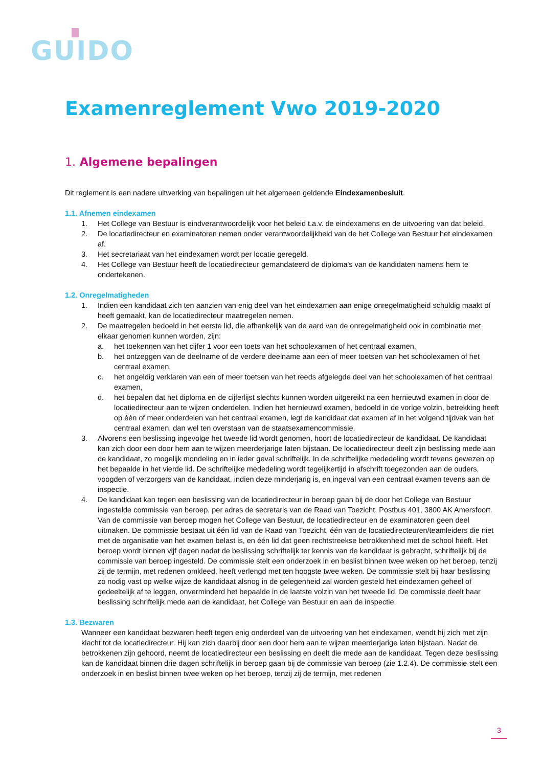GUIDO
Examenreglement Vwo 2019-2020
1. Algemene bepalingen
Dit reglement is een nadere uitwerking van bepalingen uit het algemeen geldende Eindexamenbesluit.
1.1. Afnemen eindexamen
1. Het College van Bestuur is eindverantwoordelijk voor het beleid t.a.v. de eindexamens en de uitvoering van dat beleid.
2. De locatiedirecteur en examinatoren nemen onder verantwoordelijkheid van de het College van Bestuur het eindexamen af.
3. Het secretariaat van het eindexamen wordt per locatie geregeld.
4. Het College van Bestuur heeft de locatiedirecteur gemandateerd de diploma's van de kandidaten namens hem te ondertekenen.
1.2. Onregelmatigheden
1. Indien een kandidaat zich ten aanzien van enig deel van het eindexamen aan enige onregelmatigheid schuldig maakt of heeft gemaakt, kan de locatiedirecteur maatregelen nemen.
2. De maatregelen bedoeld in het eerste lid, die afhankelijk van de aard van de onregelmatigheid ook in combinatie met elkaar genomen kunnen worden, zijn:
a. het toekennen van het cijfer 1 voor een toets van het schoolexamen of het centraal examen,
b. het ontzeggen van de deelname of de verdere deelname aan een of meer toetsen van het schoolexamen of het centraal examen,
c. het ongeldig verklaren van een of meer toetsen van het reeds afgelegde deel van het schoolexamen of het centraal examen,
d. het bepalen dat het diploma en de cijferlijst slechts kunnen worden uitgereikt na een hernieuwd examen in door de locatiedirecteur aan te wijzen onderdelen. Indien het hernieuwd examen, bedoeld in de vorige volzin, betrekking heeft op één of meer onderdelen van het centraal examen, legt de kandidaat dat examen af in het volgend tijdvak van het centraal examen, dan wel ten overstaan van de staatsexamencommissie.
3. Alvorens een beslissing ingevolge het tweede lid wordt genomen, hoort de locatiedirecteur de kandidaat. De kandidaat kan zich door een door hem aan te wijzen meerderjarige laten bijstaan. De locatiedirecteur deelt zijn beslissing mede aan de kandidaat, zo mogelijk mondeling en in ieder geval schriftelijk. In de schriftelijke mededeling wordt tevens gewezen op het bepaalde in het vierde lid. De schriftelijke mededeling wordt tegelijkertijd in afschrift toegezonden aan de ouders, voogden of verzorgers van de kandidaat, indien deze minderjarig is, en ingeval van een centraal examen tevens aan de inspectie.
4. De kandidaat kan tegen een beslissing van de locatiedirecteur in beroep gaan bij de door het College van Bestuur ingestelde commissie van beroep, per adres de secretaris van de Raad van Toezicht, Postbus 401, 3800 AK Amersfoort. Van de commissie van beroep mogen het College van Bestuur, de locatiedirecteur en de examinatoren geen deel uitmaken. De commissie bestaat uit één lid van de Raad van Toezicht, één van de locatiedirecteuren/teamleiders die niet met de organisatie van het examen belast is, en één lid dat geen rechtstreekse betrokkenheid met de school heeft. Het beroep wordt binnen vijf dagen nadat de beslissing schriftelijk ter kennis van de kandidaat is gebracht, schriftelijk bij de commissie van beroep ingesteld. De commissie stelt een onderzoek in en beslist binnen twee weken op het beroep, tenzij zij de termijn, met redenen omkleed, heeft verlengd met ten hoogste twee weken. De commissie stelt bij haar beslissing zo nodig vast op welke wijze de kandidaat alsnog in de gelegenheid zal worden gesteld het eindexamen geheel of gedeeltelijk af te leggen, onverminderd het bepaalde in de laatste volzin van het tweede lid. De commissie deelt haar beslissing schriftelijk mede aan de kandidaat, het College van Bestuur en aan de inspectie.
1.3. Bezwaren
Wanneer een kandidaat bezwaren heeft tegen enig onderdeel van de uitvoering van het eindexamen, wendt hij zich met zijn klacht tot de locatiedirecteur. Hij kan zich daarbij door een door hem aan te wijzen meerderjarige laten bijstaan. Nadat de betrokkenen zijn gehoord, neemt de locatiedirecteur een beslissing en deelt die mede aan de kandidaat. Tegen deze beslissing kan de kandidaat binnen drie dagen schriftelijk in beroep gaan bij de commissie van beroep (zie 1.2.4). De commissie stelt een onderzoek in en beslist binnen twee weken op het beroep, tenzij zij de termijn, met redenen
3